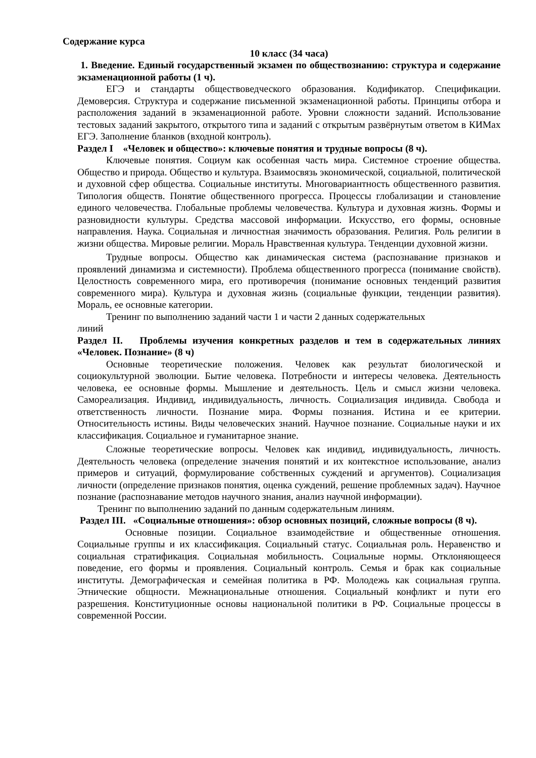Содержание курса
10 класс (34 часа)
1. Введение. Единый государственный экзамен по обществознанию: структура и содержание экзаменационной работы (1 ч).
ЕГЭ и стандарты обществоведческого образования. Кодификатор. Спецификации. Демоверсия. Структура и содержание письменной экзаменационной работы. Принципы отбора и расположения заданий в экзаменационной работе. Уровни сложности заданий. Использование тестовых заданий закрытого, открытого типа и заданий с открытым развёрнутым ответом в КИМах ЕГЭ. Заполнение бланков (входной контроль).
Раздел I «Человек и общество»: ключевые понятия и трудные вопросы (8 ч).
Ключевые понятия. Социум как особенная часть мира. Системное строение общества. Общество и природа. Общество и культура. Взаимосвязь экономической, социальной, политической и духовной сфер общества. Социальные институты. Многовариантность общественного развития. Типология обществ. Понятие общественного прогресса. Процессы глобализации и становление единого человечества. Глобальные проблемы человечества. Культура и духовная жизнь. Формы и разновидности культуры. Средства массовой информации. Искусство, его формы, основные направления. Наука. Социальная и личностная значимость образования. Религия. Роль религии в жизни общества. Мировые религии. Мораль Нравственная культура. Тенденции духовной жизни.
Трудные вопросы. Общество как динамическая система (распознавание признаков и проявлений динамизма и системности). Проблема общественного прогресса (понимание свойств). Целостность современного мира, его противоречия (понимание основных тенденций развития современного мира). Культура и духовная жизнь (социальные функции, тенденции развития). Мораль, ее основные категории.
Тренинг по выполнению заданий части 1 и части 2 данных содержательных
линий
Раздел II. Проблемы изучения конкретных разделов и тем в содержательных линиях «Человек. Познание» (8 ч)
Основные теоретические положения. Человек как результат биологической и социокультурной эволюции. Бытие человека. Потребности и интересы человека. Деятельность человека, ее основные формы. Мышление и деятельность. Цель и смысл жизни человека. Самореализация. Индивид, индивидуальность, личность. Социализация индивида. Свобода и ответственность личности. Познание мира. Формы познания. Истина и ее критерии. Относительность истины. Виды человеческих знаний. Научное познание. Социальные науки и их классификация. Социальное и гуманитарное знание.
Сложные теоретические вопросы. Человек как индивид, индивидуальность, личность. Деятельность человека (определение значения понятий и их контекстное использование, анализ примеров и ситуаций, формулирование собственных суждений и аргументов). Социализация личности (определение признаков понятия, оценка суждений, решение проблемных задач). Научное познание (распознавание методов научного знания, анализ научной информации).
Тренинг по выполнению заданий по данным содержательным линиям.
Раздел III. «Социальные отношения»: обзор основных позиций, сложные вопросы (8 ч).
Основные позиции. Социальное взаимодействие и общественные отношения. Социальные группы и их классификация. Социальный статус. Социальная роль. Неравенство и социальная стратификация. Социальная мобильность. Социальные нормы. Отклоняющееся поведение, его формы и проявления. Социальный контроль. Семья и брак как социальные институты. Демографическая и семейная политика в РФ. Молодежь как социальная группа. Этнические общности. Межнациональные отношения. Социальный конфликт и пути его разрешения. Конституционные основы национальной политики в РФ. Социальные процессы в современной России.